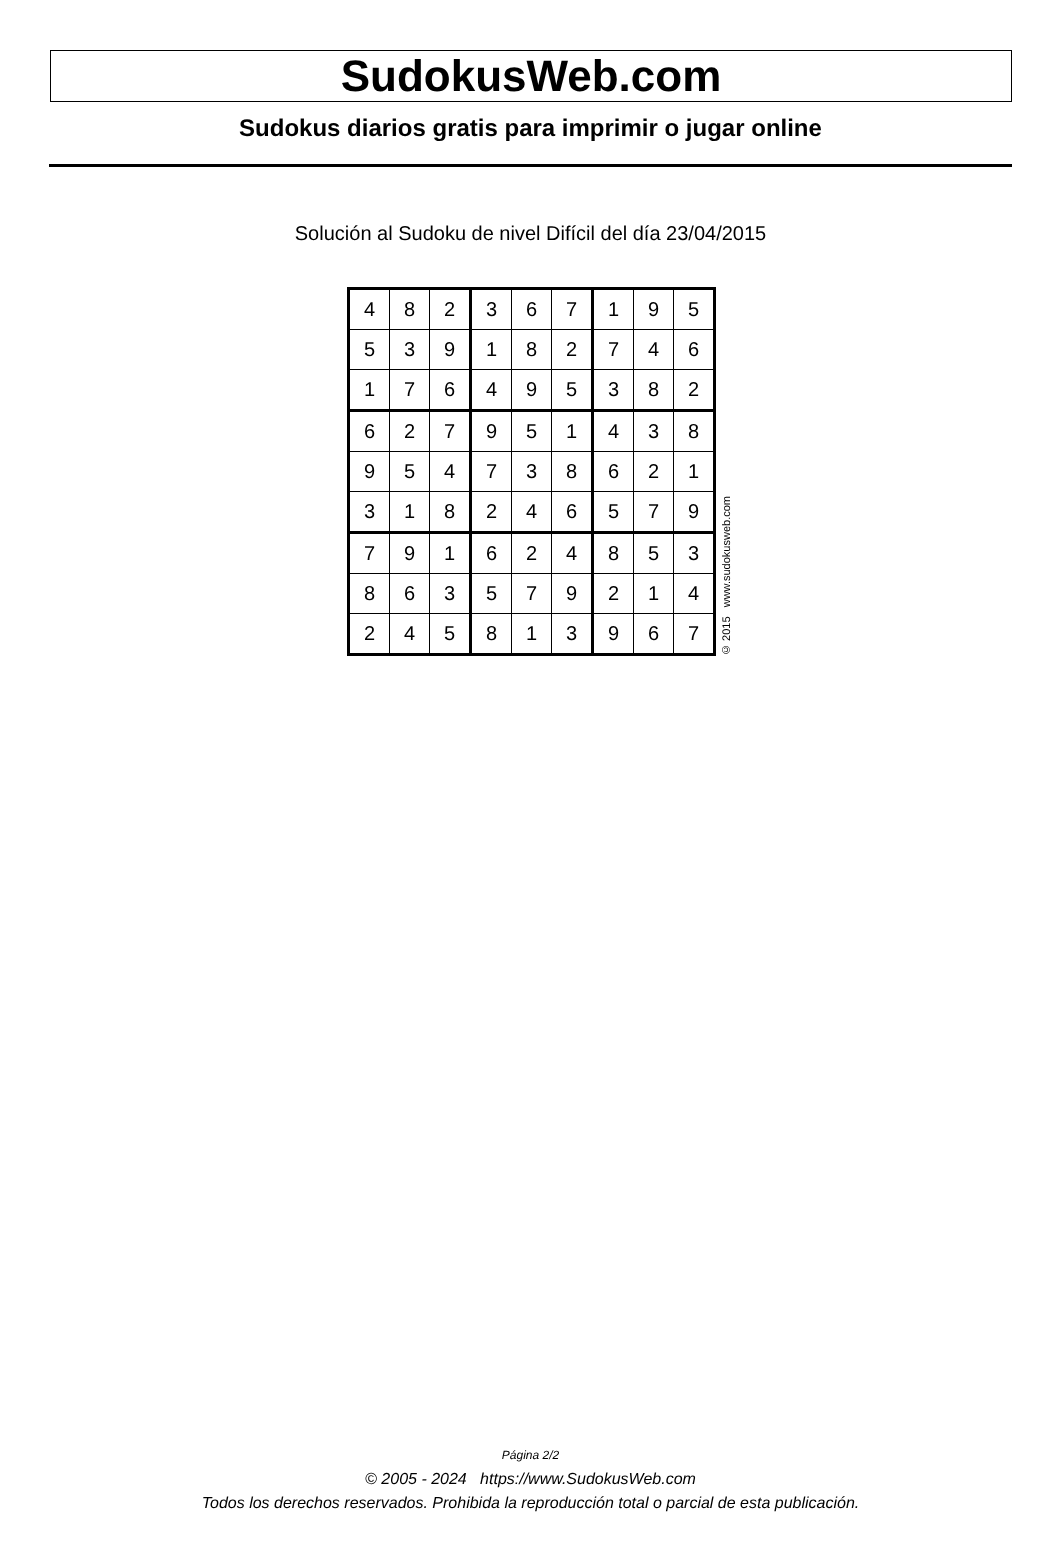SudokusWeb.com
Sudokus diarios gratis para imprimir o jugar online
Solución al Sudoku de nivel Difícil del día 23/04/2015
| 4 | 8 | 2 | 3 | 6 | 7 | 1 | 9 | 5 |
| 5 | 3 | 9 | 1 | 8 | 2 | 7 | 4 | 6 |
| 1 | 7 | 6 | 4 | 9 | 5 | 3 | 8 | 2 |
| 6 | 2 | 7 | 9 | 5 | 1 | 4 | 3 | 8 |
| 9 | 5 | 4 | 7 | 3 | 8 | 6 | 2 | 1 |
| 3 | 1 | 8 | 2 | 4 | 6 | 5 | 7 | 9 |
| 7 | 9 | 1 | 6 | 2 | 4 | 8 | 5 | 3 |
| 8 | 6 | 3 | 5 | 7 | 9 | 2 | 1 | 4 |
| 2 | 4 | 5 | 8 | 1 | 3 | 9 | 6 | 7 |
© 2015 www.sudokusweb.com
Página 2/2
© 2005 - 2024 https://www.SudokusWeb.com
Todos los derechos reservados. Prohibida la reproducción total o parcial de esta publicación.